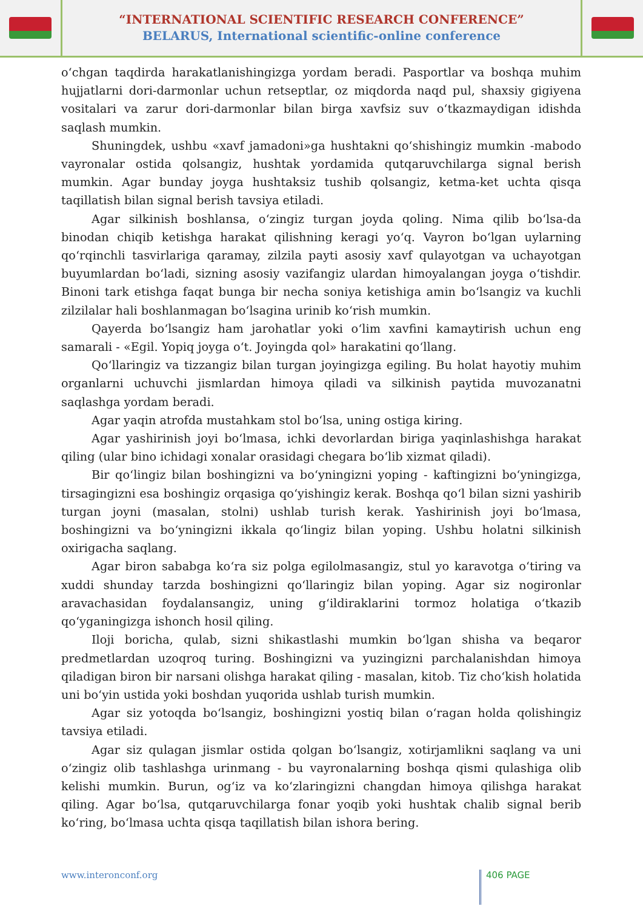“INTERNATIONAL SCIENTIFIC RESEARCH CONFERENCE”
BELARUS, International scientific-online conference
o‘chgan taqdirda harakatlanishingizga yordam beradi. Pasportlar va boshqa muhim hujjatlarni dori-darmonlar uchun retseptlar, oz miqdorda naqd pul, shaxsiy gigiyena vositalari va zarur dori-darmonlar bilan birga xavfsiz suv o‘tkazmaydigan idishda saqlash mumkin.
Shuningdek, ushbu «xavf jamadoni»ga hushtakni qo‘shishingiz mumkin -mabodo vayronalar ostida qolsangiz, hushtak yordamida qutqaruvchilarga signal berish mumkin. Agar bunday joyga hushtaksiz tushib qolsangiz, ketma-ket uchta qisqa taqillatish bilan signal berish tavsiya etiladi.
Agar silkinish boshlansa, o‘zingiz turgan joyda qoling. Nima qilib bo‘lsa-da binodan chiqib ketishga harakat qilishning keragi yo‘q. Vayron bo‘lgan uylarning qo‘rqinchli tasvirlariga qaramay, zilzila payti asosiy xavf qulayotgan va uchayotgan buyumlardan bo‘ladi, sizning asosiy vazifangiz ulardan himoyalangan joyga o‘tishdir. Binoni tark etishga faqat bunga bir necha soniya ketishiga amin bo‘lsangiz va kuchli zilzilalar hali boshlanmagan bo‘lsagina urinib ko‘rish mumkin.
Qayerda bo‘lsangiz ham jarohatlar yoki o‘lim xavfini kamaytirish uchun eng samarali - «Egil. Yopiq joyga o‘t. Joyingda qol» harakatini qo‘llang.
Qo‘llaringiz va tizzangiz bilan turgan joyingizga egiling. Bu holat hayotiy muhim organlarni uchuvchi jismlardan himoya qiladi va silkinish paytida muvozanatni saqlashga yordam beradi.
Agar yaqin atrofda mustahkam stol bo‘lsa, uning ostiga kiring.
Agar yashirinish joyi bo‘lmasa, ichki devorlardan biriga yaqinlashishga harakat qiling (ular bino ichidagi xonalar orasidagi chegara bo‘lib xizmat qiladi).
Bir qo‘lingiz bilan boshingizni va bo‘yningizni yoping - kaftingizni bo‘yningizga, tirsagingizni esa boshingiz orqasiga qo‘yishingiz kerak. Boshqa qo‘l bilan sizni yashirib turgan joyni (masalan, stolni) ushlab turish kerak. Yashirinish joyi bo‘lmasa, boshingizni va bo‘yningizni ikkala qo‘lingiz bilan yoping. Ushbu holatni silkinish oxirigacha saqlang.
Agar biron sababga ko‘ra siz polga egilolmasangiz, stul yo karavotga o‘tiring va xuddi shunday tarzda boshingizni qo‘llaringiz bilan yoping. Agar siz nogironlar aravachasidan foydalansangiz, uning g‘ildiraklarini tormoz holatiga o‘tkazib qo‘yganingizga ishonch hosil qiling.
Iloji boricha, qulab, sizni shikastlashi mumkin bo‘lgan shisha va beqaror predmetlardan uzoqroq turing. Boshingizni va yuzingizni parchalanishdan himoya qiladigan biron bir narsani olishga harakat qiling - masalan, kitob. Tiz cho‘kish holatida uni bo‘yin ustida yoki boshdan yuqorida ushlab turish mumkin.
Agar siz yotoqda bo‘lsangiz, boshingizni yostiq bilan o‘ragan holda qolishingiz tavsiya etiladi.
Agar siz qulagan jismlar ostida qolgan bo‘lsangiz, xotirjamlikni saqlang va uni o‘zingiz olib tashlashga urinmang - bu vayronalarning boshqa qismi qulashiga olib kelishi mumkin. Burun, og‘iz va ko‘zlaringizni changdan himoya qilishga harakat qiling. Agar bo‘lsa, qutqaruvchilarga fonar yoqib yoki hushtak chalib signal berib ko‘ring, bo‘lmasa uchta qisqa taqillatish bilan ishora bering.
www.interonconf.org 406 PAGE